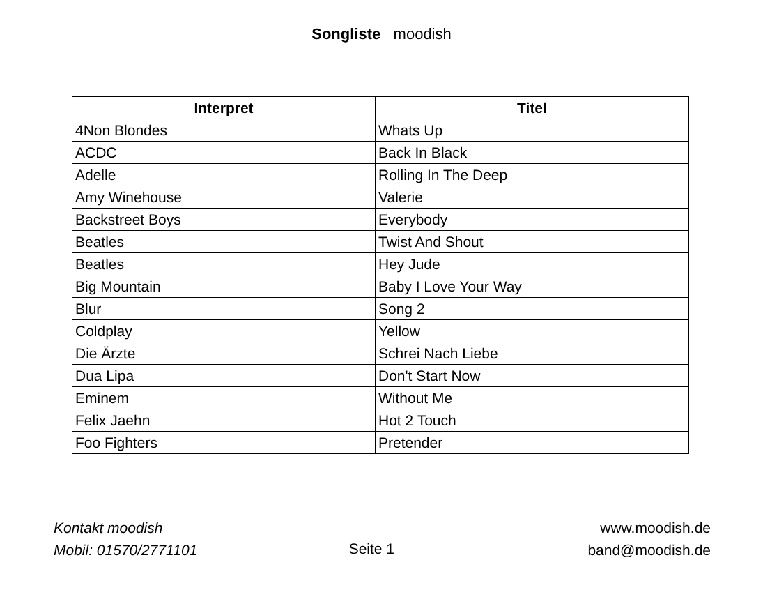Songliste moodish
| Interpret | Titel |
| --- | --- |
| 4Non Blondes | Whats Up |
| ACDC | Back In Black |
| Adelle | Rolling In The Deep |
| Amy Winehouse | Valerie |
| Backstreet Boys | Everybody |
| Beatles | Twist And Shout |
| Beatles | Hey Jude |
| Big Mountain | Baby I Love Your Way |
| Blur | Song 2 |
| Coldplay | Yellow |
| Die Ärzte | Schrei Nach Liebe |
| Dua Lipa | Don't Start Now |
| Eminem | Without Me |
| Felix Jaehn | Hot 2 Touch |
| Foo Fighters | Pretender |
Kontakt moodish
Mobil: 01570/2771101
Seite 1 www.moodish.de
band@moodish.de